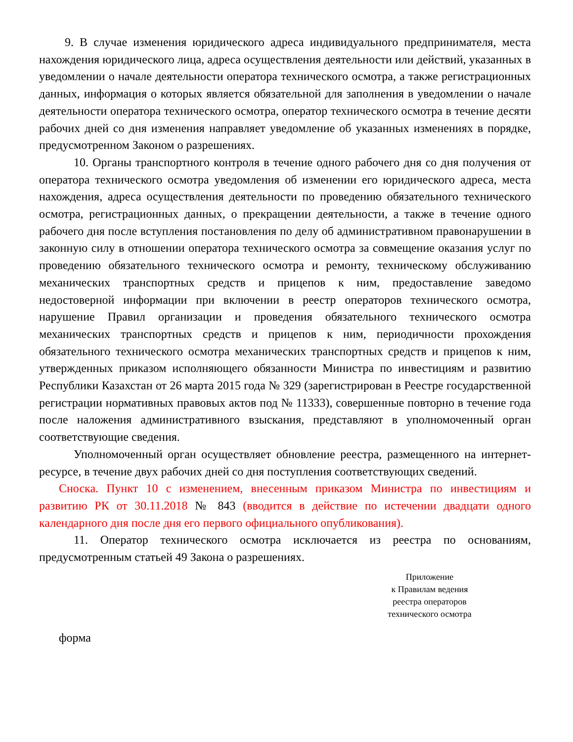9. В случае изменения юридического адреса индивидуального предпринимателя, места нахождения юридического лица, адреса осуществления деятельности или действий, указанных в уведомлении о начале деятельности оператора технического осмотра, а также регистрационных данных, информация о которых является обязательной для заполнения в уведомлении о начале деятельности оператора технического осмотра, оператор технического осмотра в течение десяти рабочих дней со дня изменения направляет уведомление об указанных изменениях в порядке, предусмотренном Законом о разрешениях.
10. Органы транспортного контроля в течение одного рабочего дня со дня получения от оператора технического осмотра уведомления об изменении его юридического адреса, места нахождения, адреса осуществления деятельности по проведению обязательного технического осмотра, регистрационных данных, о прекращении деятельности, а также в течение одного рабочего дня после вступления постановления по делу об административном правонарушении в законную силу в отношении оператора технического осмотра за совмещение оказания услуг по проведению обязательного технического осмотра и ремонту, техническому обслуживанию механических транспортных средств и прицепов к ним, предоставление заведомо недостоверной информации при включении в реестр операторов технического осмотра, нарушение Правил организации и проведения обязательного технического осмотра механических транспортных средств и прицепов к ним, периодичности прохождения обязательного технического осмотра механических транспортных средств и прицепов к ним, утвержденных приказом исполняющего обязанности Министра по инвестициям и развитию Республики Казахстан от 26 марта 2015 года № 329 (зарегистрирован в Реестре государственной регистрации нормативных правовых актов под № 11333), совершенные повторно в течение года после наложения административного взыскания, представляют в уполномоченный орган соответствующие сведения.
Уполномоченный орган осуществляет обновление реестра, размещенного на интернет-ресурсе, в течение двух рабочих дней со дня поступления соответствующих сведений.
Сноска. Пункт 10 с изменением, внесенным приказом Министра по инвестициям и развитию РК от 30.11.2018 № 843 (вводится в действие по истечении двадцати одного календарного дня после дня его первого официального опубликования).
11. Оператор технического осмотра исключается из реестра по основаниям, предусмотренным статьей 49 Закона о разрешениях.
Приложение
к Правилам ведения
реестра операторов
технического осмотра
форма